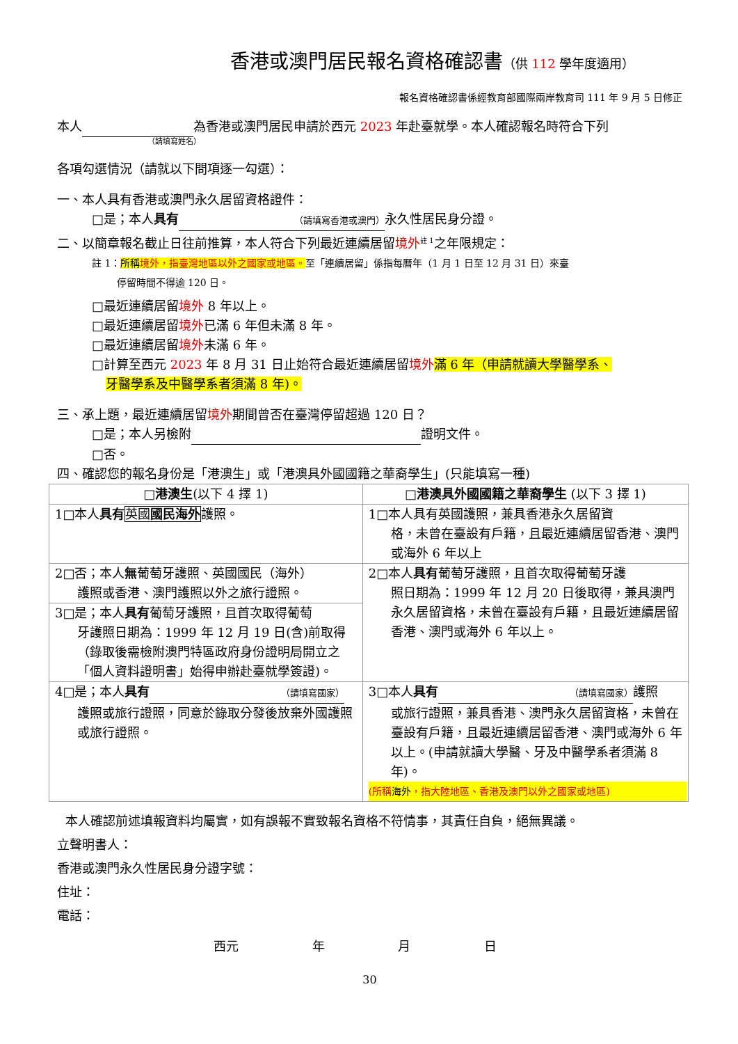香港或澳門居民報名資格確認書（供 112 學年度適用）
報名資格確認書係經教育部國際兩岸教育司 111 年 9 月 5 日修正
本人 為香港或澳門居民申請於西元 2023 年赴臺就學。本人確認報名時符合下列
（請填寫姓名）
各項勾選情況（請就以下問項逐一勾選）：
一、本人具有香港或澳門永久居留資格證件：
□是；本人具有 （請填寫香港或澳門） 永久性居民身分證。
二、以簡章報名截止日往前推算，本人符合下列最近連續居留境外<sup>註 1</sup>之年限規定：
註 1：所稱境外，指臺灣地區以外之國家或地區。至「連續居留」係指每曆年（1 月 1 日至 12 月 31 日）來臺
停留時間不得逾 120 日。
□最近連續居留境外 8 年以上。
□最近連續居留境外已滿 6 年但未滿 8 年。
□最近連續居留境外未滿 6 年。
□計算至西元 2023 年 8 月 31 日止始符合最近連續居留境外 滿 6 年（申請就讀大學醫學系、
牙醫學系及中醫學系者須滿 8 年)。
三、承上題，最近連續居留境外期間曾否在臺灣停留超過 120 日？
□是；本人另檢附 證明文件。
□否。
四、確認您的報名身份是「港澳生」或「港澳具外國國籍之華裔學生」(只能填寫一種)
| □港澳生 (以下 4 擇 1) | □港澳具外國國籍之華裔學生 (以下 3 擇 1) |
| --- | --- |
| 1□本人 具有 英國 國民海外 護照。 | 1□本人具有英國護照，兼具香港永久居留資 格，未曾在臺設有戶籍，且最近連續居留香港、澳門或海外 6 年以上 |
| 2□否；本人 無 葡萄牙護照、英國國民（海外） 護照或香港、澳門護照以外之旅行證照。 | 2□本人 具有 葡萄牙護照，且首次取得葡萄牙護 照日期為：1999 年 12 月 20 日後取得，兼具澳門永久居留資格，未曾在臺設有戶籍，且最近連續居留香港、澳門或海外 6 年以上。 |
| 3□是；本人 具有 葡萄牙護照，且首次取得葡萄 牙護照日期為：1999 年 12 月 19 日(含)前取得（錄取後需檢附澳門特區政府身份證明局開立之「個人資料證明書」始得申辦赴臺就學簽證)。 | |
| 4□是；本人 具有 （請填寫國家） 護照或旅行證照，同意於錄取分發後放棄外國護照或旅行證照。 | 3□本人 具有 （請填寫國家） 護照 或旅行證照，兼具香港、澳門永久居留資格，未曾在臺設有戶籍，且最近連續居留香港、澳門或海外 6 年以上。(申請就讀大學醫、牙及中醫學系者須滿 8 年)。 (所稱 海外 ，指大陸地區、香港及澳門以外之國家或地區) |
本人確認前述填報資料均屬實，如有誤報不實致報名資格不符情事，其責任自負，絕無異議。
立聲明書人：
香港或澳門永久性居民身分證字號：
住址：
電話：
西元 年 月 日
30